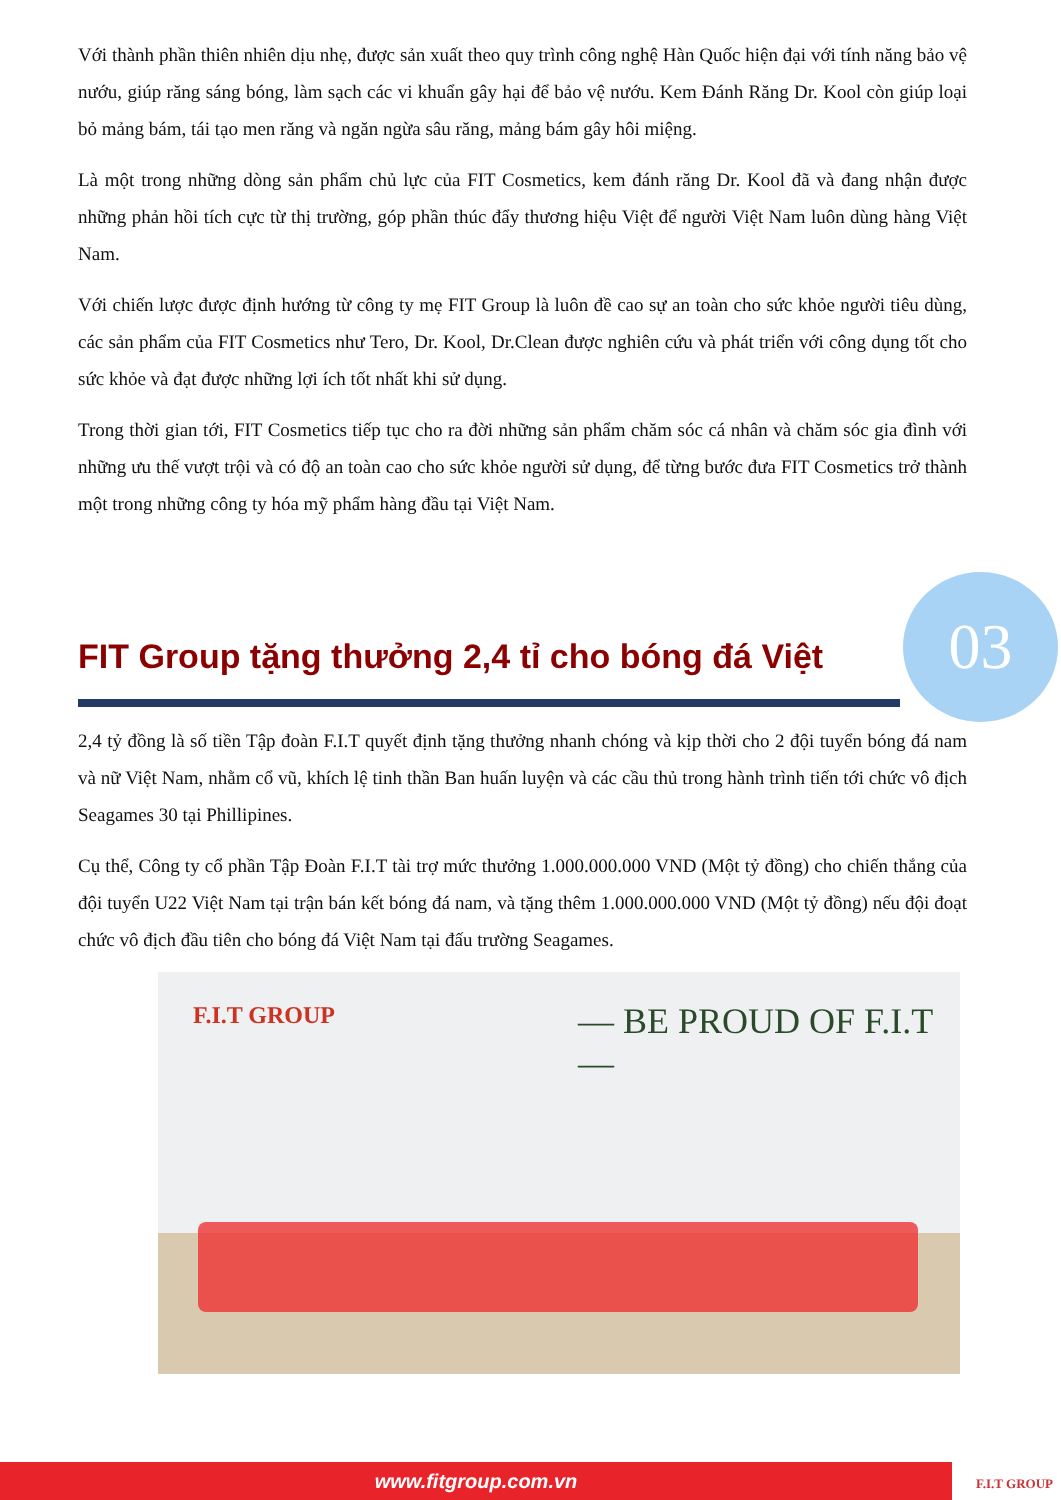Với thành phần thiên nhiên dịu nhẹ, được sản xuất theo quy trình công nghệ Hàn Quốc hiện đại với tính năng bảo vệ nướu, giúp răng sáng bóng, làm sạch các vi khuẩn gây hại để bảo vệ nướu. Kem Đánh Răng Dr. Kool còn giúp loại bỏ mảng bám, tái tạo men răng và ngăn ngừa sâu răng, mảng bám gây hôi miệng.
Là một trong những dòng sản phẩm chủ lực của FIT Cosmetics, kem đánh răng Dr. Kool đã và đang nhận được những phản hồi tích cực từ thị trường, góp phần thúc đẩy thương hiệu Việt để người Việt Nam luôn dùng hàng Việt Nam.
Với chiến lược được định hướng từ công ty mẹ FIT Group là luôn đề cao sự an toàn cho sức khỏe người tiêu dùng, các sản phẩm của FIT Cosmetics như Tero, Dr. Kool, Dr.Clean được nghiên cứu và phát triển với công dụng tốt cho sức khỏe và đạt được những lợi ích tốt nhất khi sử dụng.
Trong thời gian tới, FIT Cosmetics tiếp tục cho ra đời những sản phẩm chăm sóc cá nhân và chăm sóc gia đình với những ưu thế vượt trội và có độ an toàn cao cho sức khỏe người sử dụng, để từng bước đưa FIT Cosmetics trở thành một trong những công ty hóa mỹ phẩm hàng đầu tại Việt Nam.
FIT Group tặng thưởng 2,4 tỉ cho bóng đá Việt
03
2,4 tỷ đồng là số tiền Tập đoàn F.I.T quyết định tặng thưởng nhanh chóng và kịp thời cho 2 đội tuyển bóng đá nam và nữ Việt Nam, nhằm cổ vũ, khích lệ tinh thần Ban huấn luyện và các cầu thủ trong hành trình tiến tới chức vô địch Seagames 30 tại Phillipines.
Cụ thể, Công ty cổ phần Tập Đoàn F.I.T tài trợ mức thưởng 1.000.000.000 VND (Một tỷ đồng) cho chiến thắng của đội tuyển U22 Việt Nam tại trận bán kết bóng đá nam, và tặng thêm 1.000.000.000 VND (Một tỷ đồng) nếu đội đoạt chức vô địch đầu tiên cho bóng đá Việt Nam tại đấu trường Seagames.
F.I.T GROUP — BE PROUD OF F.I.T —
www.fitgroup.com.vn F.I.T GROUP